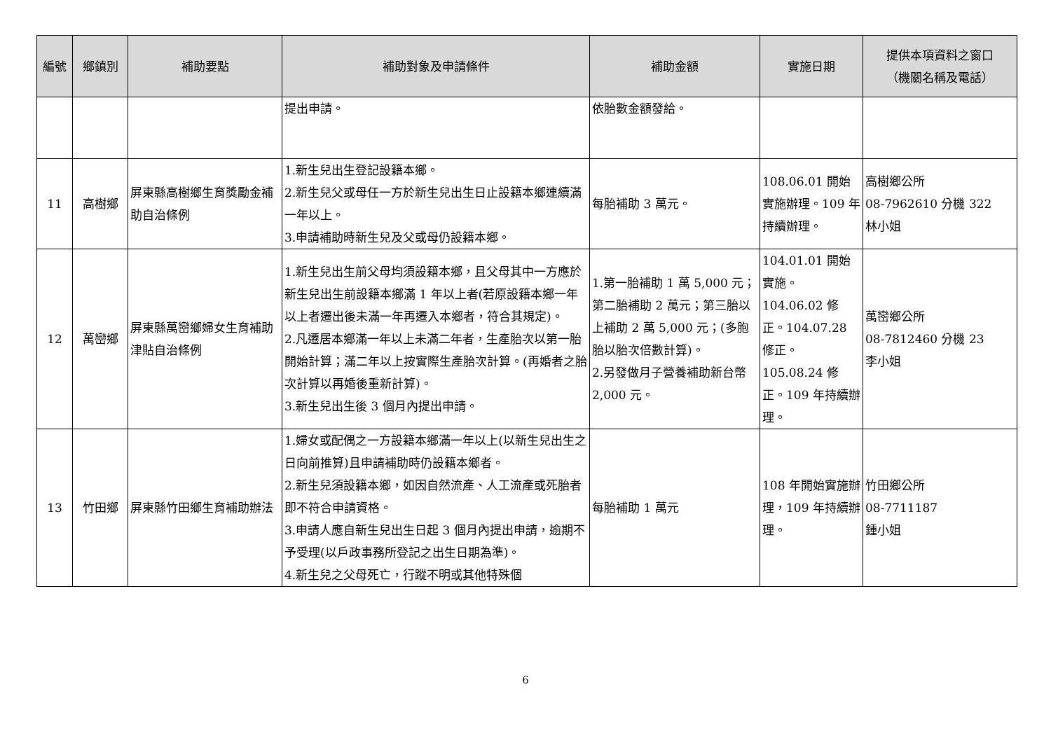| 編號 | 鄉鎮別 | 補助要點 | 補助對象及申請條件 | 補助金額 | 實施日期 | 提供本項資料之窗口 （機關名稱及電話） |
| --- | --- | --- | --- | --- | --- | --- |
| | | | 提出申請。 | 依胎數金額發給。 | | |
| 11 | 高樹鄉 | 屏東縣高樹鄉生育獎勵金補助自治條例 | 1.新生兒出生登記設籍本鄉。 2.新生兒父或母任一方於新生兒出生日止設籍本鄉連續滿一年以上。 3.申請補助時新生兒及父或母仍設籍本鄉。 | 每胎補助 3 萬元。 | 108.06.01 開始實施辦理。109 年持續辦理。 | 高樹鄉公所 08-7962610 分機 322 林小姐 |
| 12 | 萬巒鄉 | 屏東縣萬巒鄉婦女生育補助津貼自治條例 | 1.新生兒出生前父母均須設籍本鄉，且父母其中一方應於新生兒出生前設籍本鄉滿 1 年以上者(若原設籍本鄉一年以上者遷出後未滿一年再遷入本鄉者，符合其規定)。 2.凡遷居本鄉滿一年以上未滿二年者，生產胎次以第一胎開始計算；滿二年以上按實際生產胎次計算。(再婚者之胎次計算以再婚後重新計算)。 3.新生兒出生後 3 個月內提出申請。 | 1.第一胎補助 1 萬 5,000 元；第二胎補助 2 萬元；第三胎以上補助 2 萬 5,000 元；(多胞胎以胎次倍數計算)。 2.另發做月子營養補助新台幣 2,000 元。 | 104.01.01 開始實施。 104.06.02 修正。104.07.28 修正。 105.08.24 修正。109 年持續辦理。 | 萬巒鄉公所 08-7812460 分機 23 李小姐 |
| 13 | 竹田鄉 | 屏東縣竹田鄉生育補助辦法 | 1.婦女或配偶之一方設籍本鄉滿一年以上(以新生兒出生之日向前推算)且申請補助時仍設籍本鄉者。 2.新生兒須設籍本鄉，如因自然流產、人工流產或死胎者即不符合申請資格。 3.申請人應自新生兒出生日起 3 個月內提出申請，逾期不予受理(以戶政事務所登記之出生日期為準)。 4.新生兒之父母死亡，行蹤不明或其他特殊個 | 每胎補助 1 萬元 | 108 年開始實施辦理，109 年持續辦理。 | 竹田鄉公所 08-7711187 鍾小姐 |
6